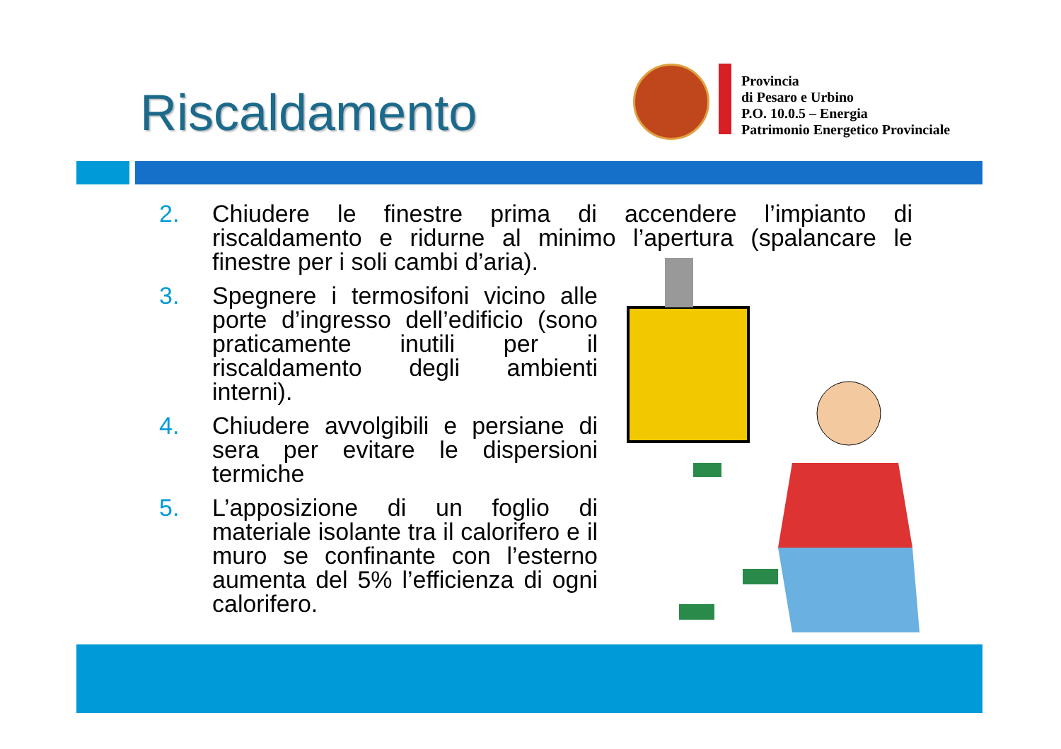Riscaldamento
Provincia
di Pesaro e Urbino
P.O. 10.0.5 – Energia
Patrimonio Energetico Provinciale
2. Chiudere le finestre prima di accendere l’impianto di riscaldamento e ridurne al minimo l’apertura (spalancare le finestre per i soli cambi d’aria).
3. Spegnere i termosifoni vicino alle porte d’ingresso dell’edificio (sono praticamente inutili per il riscaldamento degli ambienti interni).
4. Chiudere avvolgibili e persiane di sera per evitare le dispersioni termiche
5. L’apposizione di un foglio di materiale isolante tra il calorifero e il muro se confinante con l’esterno aumenta del 5% l’efficienza di ogni calorifero.